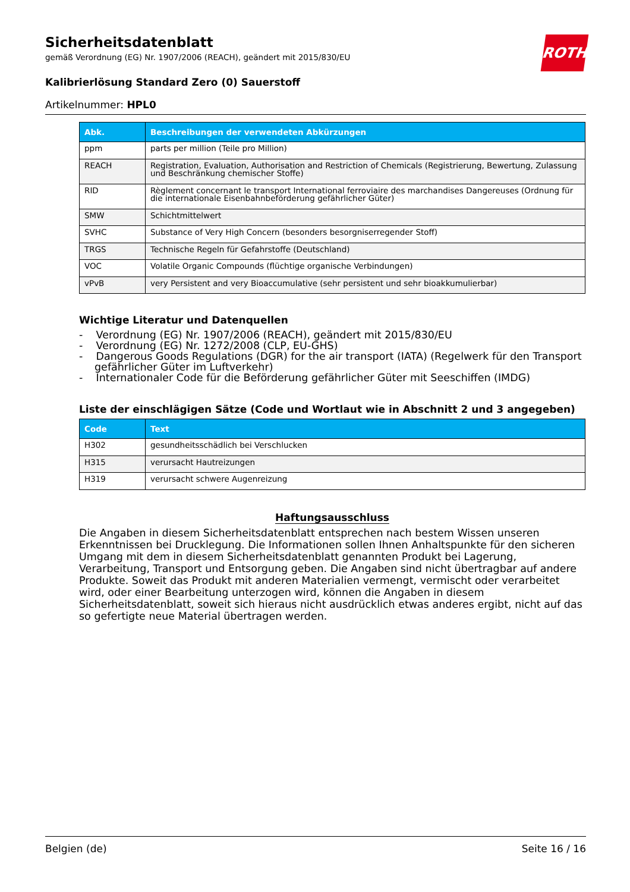ROTH
Sicherheitsdatenblatt
gemäß Verordnung (EG) Nr. 1907/2006 (REACH), geändert mit 2015/830/EU
Kalibrierlösung Standard Zero (0) Sauerstoff
Artikelnummer: HPL0
| Abk. | Beschreibungen der verwendeten Abkürzungen |
| --- | --- |
| ppm | parts per million (Teile pro Million) |
| REACH | Registration, Evaluation, Authorisation and Restriction of Chemicals (Registrierung, Bewertung, Zulassung und Beschränkung chemischer Stoffe) |
| RID | Règlement concernant le transport International ferroviaire des marchandises Dangereuses (Ordnung für die internationale Eisenbahnbeförderung gefährlicher Güter) |
| SMW | Schichtmittelwert |
| SVHC | Substance of Very High Concern (besonders besorgniserregender Stoff) |
| TRGS | Technische Regeln für Gefahrstoffe (Deutschland) |
| VOC | Volatile Organic Compounds (flüchtige organische Verbindungen) |
| vPvB | very Persistent and very Bioaccumulative (sehr persistent und sehr bioakkumulierbar) |
Wichtige Literatur und Datenquellen
- Verordnung (EG) Nr. 1907/2006 (REACH), geändert mit 2015/830/EU
- Verordnung (EG) Nr. 1272/2008 (CLP, EU-GHS)
- Dangerous Goods Regulations (DGR) for the air transport (IATA) (Regelwerk für den Transport gefährlicher Güter im Luftverkehr)
- Internationaler Code für die Beförderung gefährlicher Güter mit Seeschiffen (IMDG)
Liste der einschlägigen Sätze (Code und Wortlaut wie in Abschnitt 2 und 3 angegeben)
| Code | Text |
| --- | --- |
| H302 | gesundheitsschädlich bei Verschlucken |
| H315 | verursacht Hautreizungen |
| H319 | verursacht schwere Augenreizung |
Haftungsausschluss
Die Angaben in diesem Sicherheitsdatenblatt entsprechen nach bestem Wissen unseren Erkenntnissen bei Drucklegung. Die Informationen sollen Ihnen Anhaltspunkte für den sicheren Umgang mit dem in diesem Sicherheitsdatenblatt genannten Produkt bei Lagerung, Verarbeitung, Transport und Entsorgung geben. Die Angaben sind nicht übertragbar auf andere Produkte. Soweit das Produkt mit anderen Materialien vermengt, vermischt oder verarbeitet wird, oder einer Bearbeitung unterzogen wird, können die Angaben in diesem Sicherheitsdatenblatt, soweit sich hieraus nicht ausdrücklich etwas anderes ergibt, nicht auf das so gefertigte neue Material übertragen werden.
Belgien (de) Seite 16 / 16